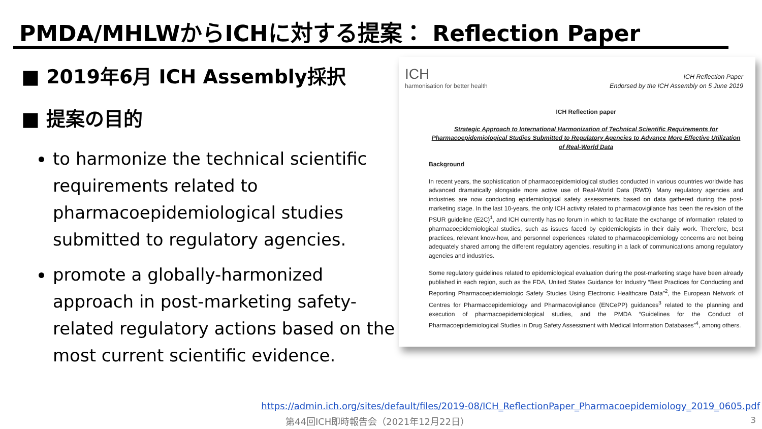PMDA/MHLWからICHに対する提案： Reflection Paper
■ 2019年6月 ICH Assembly採択
■ 提案の目的
to harmonize the technical scientific requirements related to pharmacoepidemiological studies submitted to regulatory agencies.
promote a globally-harmonized approach in post-marketing safety-related regulatory actions based on the most current scientific evidence.
ICH
harmonisation for better health
ICH Reflection Paper
Endorsed by the ICH Assembly on 5 June 2019
ICH Reflection paper
Strategic Approach to International Harmonization of Technical Scientific Requirements for Pharmacoepidemiological Studies Submitted to Regulatory Agencies to Advance More Effective Utilization of Real-World Data
Background
In recent years, the sophistication of pharmacoepidemiological studies conducted in various countries worldwide has advanced dramatically alongside more active use of Real-World Data (RWD). Many regulatory agencies and industries are now conducting epidemiological safety assessments based on data gathered during the post-marketing stage. In the last 10-years, the only ICH activity related to pharmacovigilance has been the revision of the PSUR guideline (E2C)<sup>1</sup>, and ICH currently has no forum in which to facilitate the exchange of information related to pharmacoepidemiological studies, such as issues faced by epidemiologists in their daily work. Therefore, best practices, relevant know-how, and personnel experiences related to pharmacoepidemiology concerns are not being adequately shared among the different regulatory agencies, resulting in a lack of communications among regulatory agencies and industries.
Some regulatory guidelines related to epidemiological evaluation during the post-marketing stage have been already published in each region, such as the FDA, United States Guidance for Industry “Best Practices for Conducting and Reporting Pharmacoepidemiologic Safety Studies Using Electronic Healthcare Data”<sup>2</sup>, the European Network of Centres for Pharmacoepidemiology and Pharmacovigilance (ENCePP) guidances<sup>3</sup> related to the planning and execution of pharmacoepidemiological studies, and the PMDA “Guidelines for the Conduct of Pharmacoepidemiological Studies in Drug Safety Assessment with Medical Information Databases”<sup>4</sup>, among others.
https://admin.ich.org/sites/default/files/2019-08/ICH_ReflectionPaper_Pharmacoepidemiology_2019_0605.pdf
第44回ICH即時報告会（2021年12月22日）
3